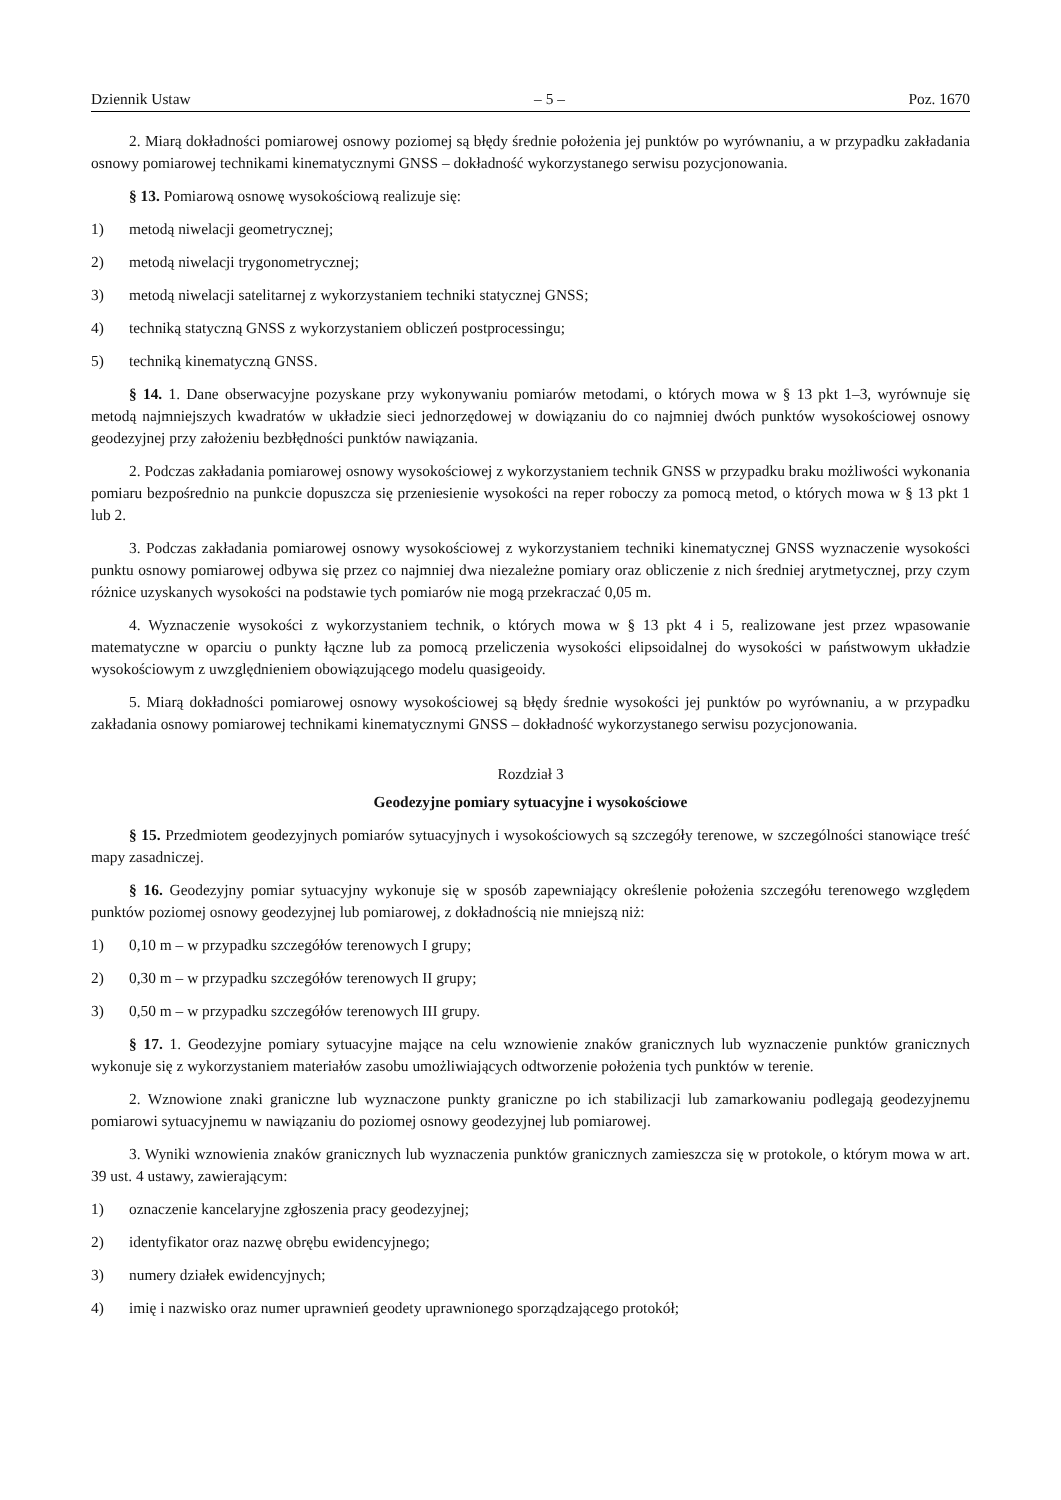Dziennik Ustaw – 5 – Poz. 1670
2. Miarą dokładności pomiarowej osnowy poziomej są błędy średnie położenia jej punktów po wyrównaniu, a w przypadku zakładania osnowy pomiarowej technikami kinematycznymi GNSS – dokładność wykorzystanego serwisu pozycjonowania.
§ 13. Pomiarową osnowę wysokościową realizuje się:
1) metodą niwelacji geometrycznej;
2) metodą niwelacji trygonometrycznej;
3) metodą niwelacji satelitarnej z wykorzystaniem techniki statycznej GNSS;
4) techniką statyczną GNSS z wykorzystaniem obliczeń postprocessingu;
5) techniką kinematyczną GNSS.
§ 14. 1. Dane obserwacyjne pozyskane przy wykonywaniu pomiarów metodami, o których mowa w § 13 pkt 1–3, wyrównuje się metodą najmniejszych kwadratów w układzie sieci jednorzędowej w dowiązaniu do co najmniej dwóch punktów wysokościowej osnowy geodezyjnej przy założeniu bezbłędności punktów nawiązania.
2. Podczas zakładania pomiarowej osnowy wysokościowej z wykorzystaniem technik GNSS w przypadku braku możliwości wykonania pomiaru bezpośrednio na punkcie dopuszcza się przeniesienie wysokości na reper roboczy za pomocą metod, o których mowa w § 13 pkt 1 lub 2.
3. Podczas zakładania pomiarowej osnowy wysokościowej z wykorzystaniem techniki kinematycznej GNSS wyznaczenie wysokości punktu osnowy pomiarowej odbywa się przez co najmniej dwa niezależne pomiary oraz obliczenie z nich średniej arytmetycznej, przy czym różnice uzyskanych wysokości na podstawie tych pomiarów nie mogą przekraczać 0,05 m.
4. Wyznaczenie wysokości z wykorzystaniem technik, o których mowa w § 13 pkt 4 i 5, realizowane jest przez wpasowanie matematyczne w oparciu o punkty łączne lub za pomocą przeliczenia wysokości elipsoidalnej do wysokości w państwowym układzie wysokościowym z uwzględnieniem obowiązującego modelu quasigeoidy.
5. Miarą dokładności pomiarowej osnowy wysokościowej są błędy średnie wysokości jej punktów po wyrównaniu, a w przypadku zakładania osnowy pomiarowej technikami kinematycznymi GNSS – dokładność wykorzystanego serwisu pozycjonowania.
Rozdział 3
Geodezyjne pomiary sytuacyjne i wysokościowe
§ 15. Przedmiotem geodezyjnych pomiarów sytuacyjnych i wysokościowych są szczegóły terenowe, w szczególności stanowiące treść mapy zasadniczej.
§ 16. Geodezyjny pomiar sytuacyjny wykonuje się w sposób zapewniający określenie położenia szczegółu terenowego względem punktów poziomej osnowy geodezyjnej lub pomiarowej, z dokładnością nie mniejszą niż:
1) 0,10 m – w przypadku szczegółów terenowych I grupy;
2) 0,30 m – w przypadku szczegółów terenowych II grupy;
3) 0,50 m – w przypadku szczegółów terenowych III grupy.
§ 17. 1. Geodezyjne pomiary sytuacyjne mające na celu wznowienie znaków granicznych lub wyznaczenie punktów granicznych wykonuje się z wykorzystaniem materiałów zasobu umożliwiających odtworzenie położenia tych punktów w terenie.
2. Wznowione znaki graniczne lub wyznaczone punkty graniczne po ich stabilizacji lub zamarkowaniu podlegają geodezyjnemu pomiarowi sytuacyjnemu w nawiązaniu do poziomej osnowy geodezyjnej lub pomiarowej.
3. Wyniki wznowienia znaków granicznych lub wyznaczenia punktów granicznych zamieszcza się w protokole, o którym mowa w art. 39 ust. 4 ustawy, zawierającym:
1) oznaczenie kancelaryjne zgłoszenia pracy geodezyjnej;
2) identyfikator oraz nazwę obrębu ewidencyjnego;
3) numery działek ewidencyjnych;
4) imię i nazwisko oraz numer uprawnień geodety uprawnionego sporządzającego protokół;